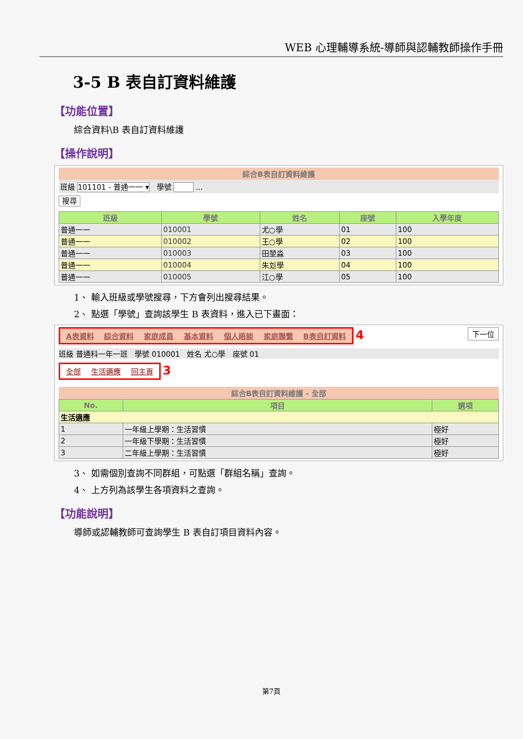WEB 心理輔導系統-導師與認輔教師操作手冊
3-5 B 表自訂資料維護
【功能位置】
綜合資料\B 表自訂資料維護
【操作說明】
綜合B表自訂資料維護
班級 101101 - 普通一一 ▾ 學號 ...
搜尋
| 班級 | 學號 | 姓名 | 座號 | 入學年度 |
| --- | --- | --- | --- | --- |
| 普通一一 | 010001 | 尤○學 | 01 | 100 |
| 普通一一 | 010002 | 王○學 | 02 | 100 |
| 普通一一 | 010003 | 田堃淼 | 03 | 100 |
| 普通一一 | 010004 | 朱彣學 | 04 | 100 |
| 普通一一 | 010005 | 江○學 | 05 | 100 |
1、 輸入班級或學號搜尋，下方會列出搜尋結果。
2、 點選「學號」查詢該學生 B 表資料，進入已下畫面：
A表資料 綜合資料 家庭成員 基本資料 個人晤談 家庭聯繫 B表自訂資料 4 下一位
班級 普通科一年一班 學號 010001 姓名 尤○學 座號 01
全部 生活適應 回主頁 3
綜合B表自訂資料維護 - 全部
| No. | 項目 | 選項 |
| --- | --- | --- |
| 生活適應 | | |
| 1 | 一年級上學期：生活習慣 | 極好 |
| 2 | 一年級下學期：生活習慣 | 極好 |
| 3 | 二年級上學期：生活習慣 | 極好 |
3、 如需個別查詢不同群組，可點選「群組名稱」查詢。
4、 上方列為該學生各項資料之查詢。
【功能說明】
導師或認輔教師可查詢學生 B 表自訂項目資料內容。
第7頁